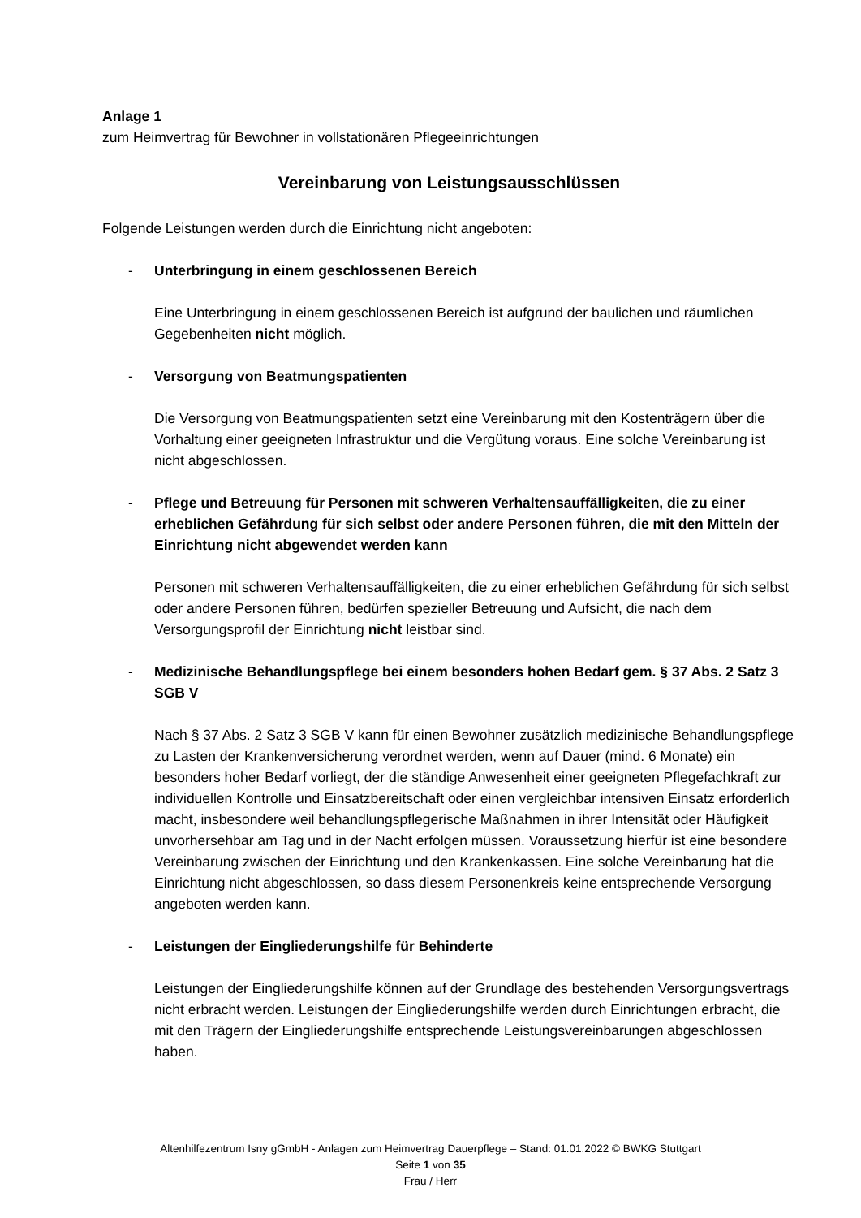Anlage 1
zum Heimvertrag für Bewohner in vollstationären Pflegeeinrichtungen
Vereinbarung von Leistungsausschlüssen
Folgende Leistungen werden durch die Einrichtung nicht angeboten:
- Unterbringung in einem geschlossenen Bereich
Eine Unterbringung in einem geschlossenen Bereich ist aufgrund der baulichen und räumlichen Gegebenheiten nicht möglich.
- Versorgung von Beatmungspatienten
Die Versorgung von Beatmungspatienten setzt eine Vereinbarung mit den Kostenträgern über die Vorhaltung einer geeigneten Infrastruktur und die Vergütung voraus. Eine solche Vereinbarung ist nicht abgeschlossen.
- Pflege und Betreuung für Personen mit schweren Verhaltensauffälligkeiten, die zu einer erheblichen Gefährdung für sich selbst oder andere Personen führen, die mit den Mitteln der Einrichtung nicht abgewendet werden kann
Personen mit schweren Verhaltensauffälligkeiten, die zu einer erheblichen Gefährdung für sich selbst oder andere Personen führen, bedürfen spezieller Betreuung und Aufsicht, die nach dem Versorgungsprofil der Einrichtung nicht leistbar sind.
- Medizinische Behandlungspflege bei einem besonders hohen Bedarf gem. § 37 Abs. 2 Satz 3 SGB V
Nach § 37 Abs. 2 Satz 3 SGB V kann für einen Bewohner zusätzlich medizinische Behandlungspflege zu Lasten der Krankenversicherung verordnet werden, wenn auf Dauer (mind. 6 Monate) ein besonders hoher Bedarf vorliegt, der die ständige Anwesenheit einer geeigneten Pflegefachkraft zur individuellen Kontrolle und Einsatzbereitschaft oder einen vergleichbar intensiven Einsatz erforderlich macht, insbesondere weil behandlungspflegerische Maßnahmen in ihrer Intensität oder Häufigkeit unvorhersehbar am Tag und in der Nacht erfolgen müssen. Voraussetzung hierfür ist eine besondere Vereinbarung zwischen der Einrichtung und den Krankenkassen. Eine solche Vereinbarung hat die Einrichtung nicht abgeschlossen, so dass diesem Personenkreis keine entsprechende Versorgung angeboten werden kann.
- Leistungen der Eingliederungshilfe für Behinderte
Leistungen der Eingliederungshilfe können auf der Grundlage des bestehenden Versorgungsvertrags nicht erbracht werden. Leistungen der Eingliederungshilfe werden durch Einrichtungen erbracht, die mit den Trägern der Eingliederungshilfe entsprechende Leistungsvereinbarungen abgeschlossen haben.
Altenhilfezentrum Isny gGmbH - Anlagen zum Heimvertrag Dauerpflege – Stand: 01.01.2022 © BWKG Stuttgart
Seite 1 von 35
Frau / Herr